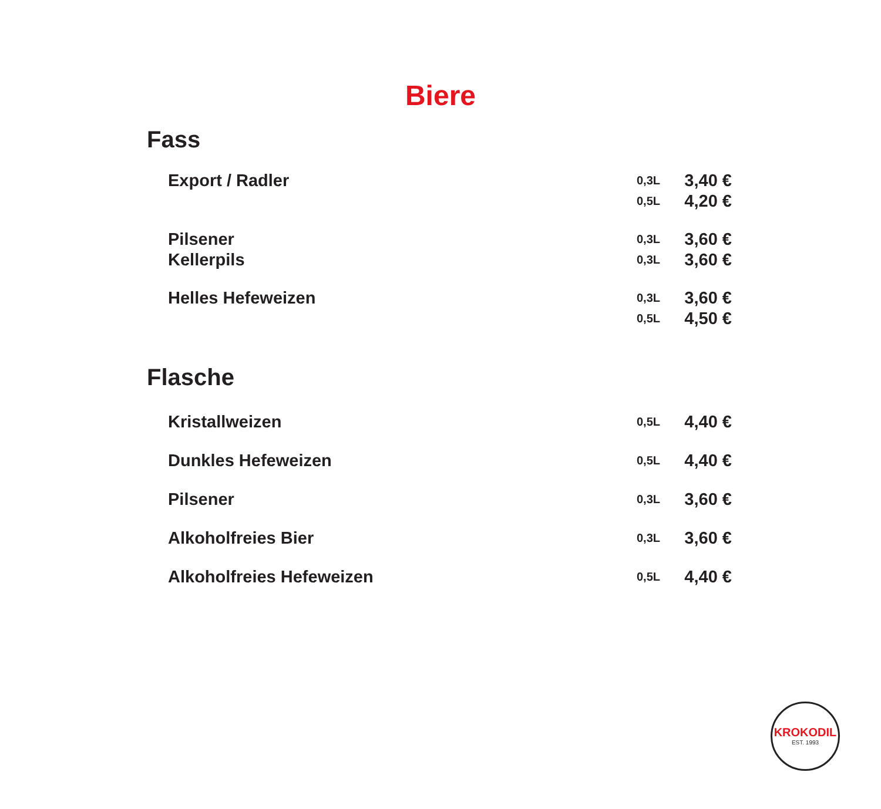Biere
Fass
| Export / Radler | 0,3L | 3,40 € |
| | 0,5L | 4,20 € |
| Pilsener | 0,3L | 3,60 € |
| Kellerpils | 0,3L | 3,60 € |
| Helles Hefeweizen | 0,3L | 3,60 € |
| | 0,5L | 4,50 € |
Flasche
| Kristallweizen | 0,5L | 4,40 € |
| Dunkles Hefeweizen | 0,5L | 4,40 € |
| Pilsener | 0,3L | 3,60 € |
| Alkoholfreies Bier | 0,3L | 3,60 € |
| Alkoholfreies Hefeweizen | 0,5L | 4,40 € |
KROKODIL
EST. 1993